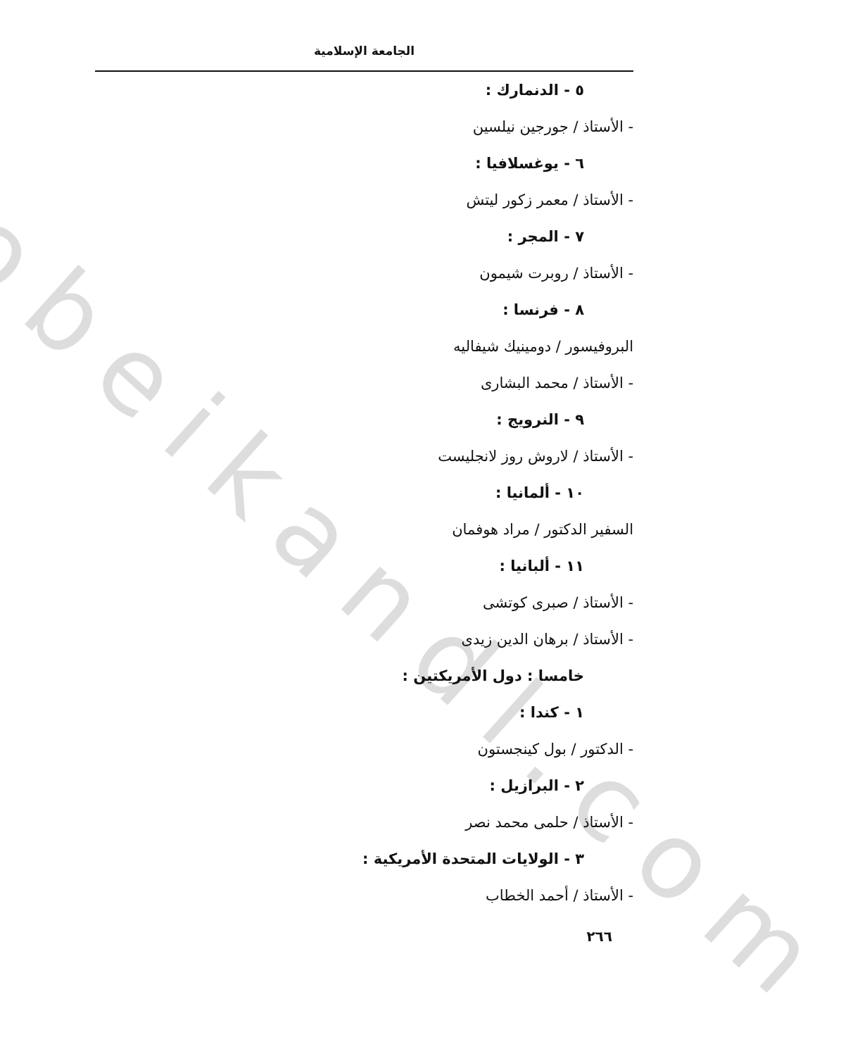obeikandl.com
الجامعة الإسلامية
٥ - الدنمارك :
- الأستاذ / جورجين نيلسين
٦ - يوغسلافيا :
- الأستاذ / معمر زكور ليتش
٧ - المجر :
- الأستاذ / روبرت شيمون
٨ - فرنسا :
البروفيسور / دومينيك شيفاليه
- الأستاذ / محمد البشارى
٩ - النرويج :
- الأستاذ / لاروش روز لانجليست
١٠ - ألمانيا :
السفير الدكتور / مراد هوفمان
١١ - ألبانيا :
- الأستاذ / صبرى كوتشى
- الأستاذ / برهان الدين زيدى
خامسا : دول الأمريكتين :
١ - كندا :
- الدكتور / بول كينجستون
٢ - البرازيل :
- الأستاذ / حلمى محمد نصر
٣ - الولايات المتحدة الأمريكية :
- الأستاذ / أحمد الخطاب
٢٦٦